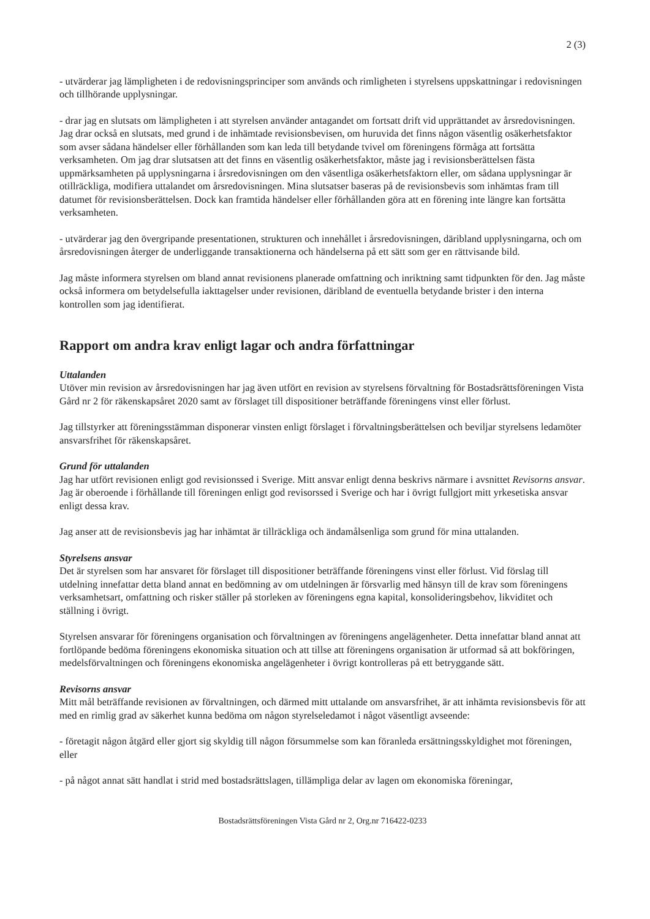2 (3)
- utvärderar jag lämpligheten i de redovisningsprinciper som används och rimligheten i styrelsens uppskattningar i redovisningen och tillhörande upplysningar.
- drar jag en slutsats om lämpligheten i att styrelsen använder antagandet om fortsatt drift vid upprättandet av årsredovisningen. Jag drar också en slutsats, med grund i de inhämtade revisionsbevisen, om huruvida det finns någon väsentlig osäkerhetsfaktor som avser sådana händelser eller förhållanden som kan leda till betydande tvivel om föreningens förmåga att fortsätta verksamheten. Om jag drar slutsatsen att det finns en väsentlig osäkerhetsfaktor, måste jag i revisionsberättelsen fästa uppmärksamheten på upplysningarna i årsredovisningen om den väsentliga osäkerhetsfaktorn eller, om sådana upplysningar är otillräckliga, modifiera uttalandet om årsredovisningen. Mina slutsatser baseras på de revisionsbevis som inhämtas fram till datumet för revisionsberättelsen. Dock kan framtida händelser eller förhållanden göra att en förening inte längre kan fortsätta verksamheten.
- utvärderar jag den övergripande presentationen, strukturen och innehållet i årsredovisningen, däribland upplysningarna, och om årsredovisningen återger de underliggande transaktionerna och händelserna på ett sätt som ger en rättvisande bild.
Jag måste informera styrelsen om bland annat revisionens planerade omfattning och inriktning samt tidpunkten för den. Jag måste också informera om betydelsefulla iakttagelser under revisionen, däribland de eventuella betydande brister i den interna kontrollen som jag identifierat.
Rapport om andra krav enligt lagar och andra författningar
Uttalanden
Utöver min revision av årsredovisningen har jag även utfört en revision av styrelsens förvaltning för Bostadsrättsföreningen Vista Gård nr 2 för räkenskapsåret 2020 samt av förslaget till dispositioner beträffande föreningens vinst eller förlust.
Jag tillstyrker att föreningsstämman disponerar vinsten enligt förslaget i förvaltningsberättelsen och beviljar styrelsens ledamöter ansvarsfrihet för räkenskapsåret.
Grund för uttalanden
Jag har utfört revisionen enligt god revisionssed i Sverige. Mitt ansvar enligt denna beskrivs närmare i avsnittet Revisorns ansvar. Jag är oberoende i förhållande till föreningen enligt god revisorssed i Sverige och har i övrigt fullgjort mitt yrkesetiska ansvar enligt dessa krav.
Jag anser att de revisionsbevis jag har inhämtat är tillräckliga och ändamålsenliga som grund för mina uttalanden.
Styrelsens ansvar
Det är styrelsen som har ansvaret för förslaget till dispositioner beträffande föreningens vinst eller förlust. Vid förslag till utdelning innefattar detta bland annat en bedömning av om utdelningen är försvarlig med hänsyn till de krav som föreningens verksamhetsart, omfattning och risker ställer på storleken av föreningens egna kapital, konsolideringsbehov, likviditet och ställning i övrigt.
Styrelsen ansvarar för föreningens organisation och förvaltningen av föreningens angelägenheter. Detta innefattar bland annat att fortlöpande bedöma föreningens ekonomiska situation och att tillse att föreningens organisation är utformad så att bokföringen, medelsförvaltningen och föreningens ekonomiska angelägenheter i övrigt kontrolleras på ett betryggande sätt.
Revisorns ansvar
Mitt mål beträffande revisionen av förvaltningen, och därmed mitt uttalande om ansvarsfrihet, är att inhämta revisionsbevis för att med en rimlig grad av säkerhet kunna bedöma om någon styrelseledamot i något väsentligt avseende:
- företagit någon åtgärd eller gjort sig skyldig till någon försummelse som kan föranleda ersättningsskyldighet mot föreningen, eller
- på något annat sätt handlat i strid med bostadsrättslagen, tillämpliga delar av lagen om ekonomiska föreningar,
Bostadsrättsföreningen Vista Gård nr 2, Org.nr 716422-0233